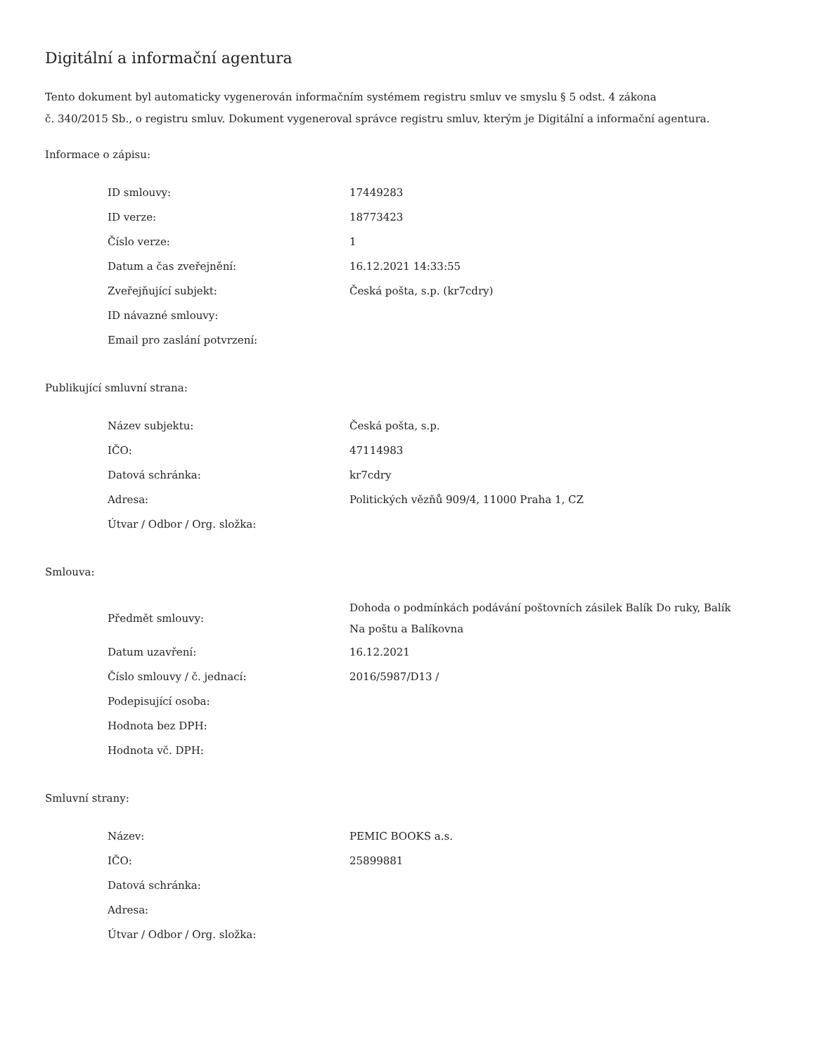Digitální a informační agentura
Tento dokument byl automaticky vygenerován informačním systémem registru smluv ve smyslu § 5 odst. 4 zákona
č. 340/2015 Sb., o registru smluv. Dokument vygeneroval správce registru smluv, kterým je Digitální a informační agentura.
Informace o zápisu:
| ID smlouvy: | 17449283 |
| ID verze: | 18773423 |
| Číslo verze: | 1 |
| Datum a čas zveřejnění: | 16.12.2021 14:33:55 |
| Zveřejňující subjekt: | Česká pošta, s.p. (kr7cdry) |
| ID návazné smlouvy: | |
| Email pro zaslání potvrzení: | |
Publikující smluvní strana:
| Název subjektu: | Česká pošta, s.p. |
| IČO: | 47114983 |
| Datová schránka: | kr7cdry |
| Adresa: | Politických vězňů 909/4, 11000 Praha 1, CZ |
| Útvar / Odbor / Org. složka: | |
Smlouva:
| Předmět smlouvy: | Dohoda o podmínkách podávání poštovních zásilek Balík Do ruky, Balík Na poštu a Balíkovna |
| Datum uzavření: | 16.12.2021 |
| Číslo smlouvy / č. jednací: | 2016/5987/D13 / |
| Podepisující osoba: | |
| Hodnota bez DPH: | |
| Hodnota vč. DPH: | |
Smluvní strany:
| Název: | PEMIC BOOKS a.s. |
| IČO: | 25899881 |
| Datová schránka: | |
| Adresa: | |
| Útvar / Odbor / Org. složka: | |